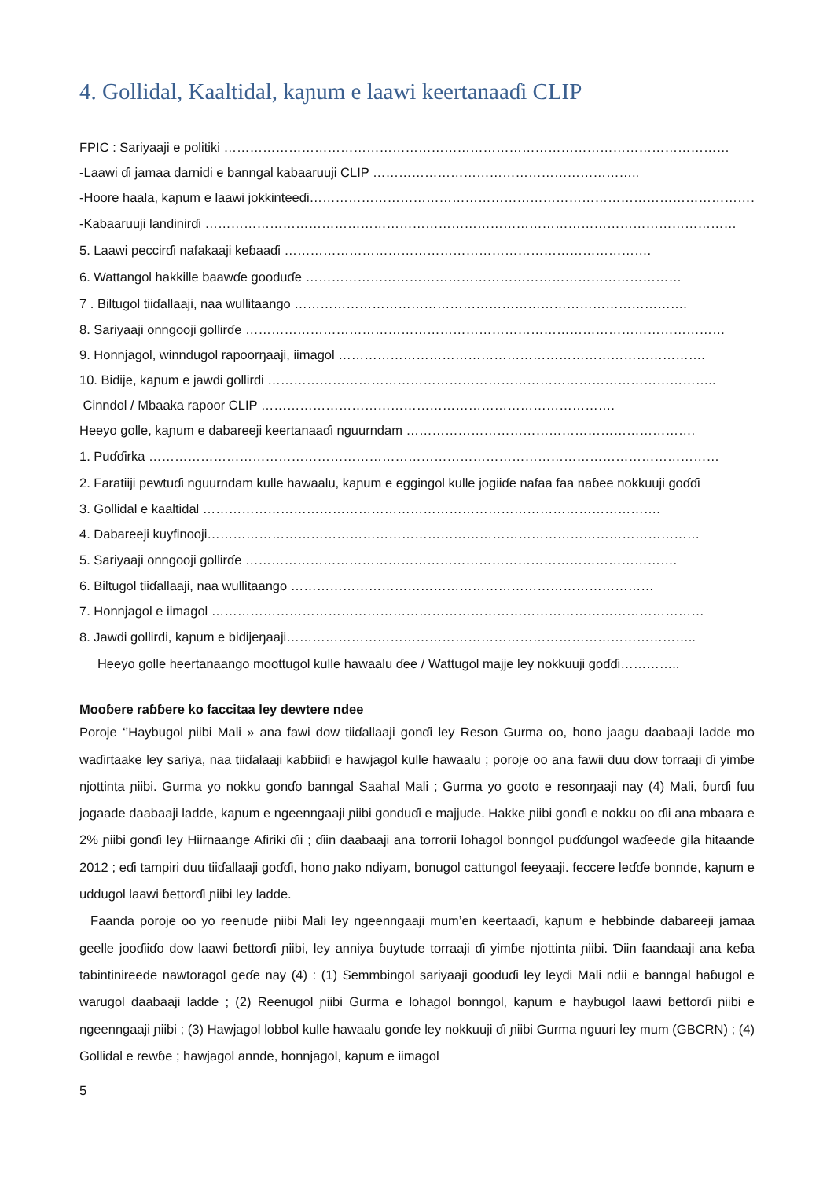4. Gollidal, Kaaltidal, kaɲum e laawi keertanaaɗi CLIP
FPIC : Sariyaaji e politiki ………………………………………………………………………………………………………
-Laawi ɗi jamaa darnidi e banngal kabaaruuji CLIP ……………………………………………………..
-Hoore haala, kaɲum e laawi jokkinteeɗi……………………………………………………………………………………………
-Kabaaruuji landinirɗi ……………………………………………………………………………………………………………
5. Laawi peccirɗi nafakaaji keɓaaɗi ………………………………………………………………………….
6. Wattangol hakkille baawɗe gooduɗe ……………………………………………………………………………
7 . Biltugol tiiɗallaaji, naa wullitaango ……………………………………………………………………………….
8. Sariyaaji onngooji gollirɗe …………………………………………………………………………………………………
9. Honnjagol, winndugol rapoorŋaaji, iimagol ………………………………………………………………………….
10. Bidije, kaɲum e jawdi gollirdi …………………………………………………………………………………………..
Cinndol / Mbaaka rapoor CLIP ……………………………………………………………………….
Heeyo golle, kaɲum e dabareeji keertanaaɗi nguurndam ………………………………………………………….
1. Puɗɗirka ……………………………………………………………………………………………………………………
2. Faratiiji pewtuɗi nguurndam kulle hawaalu, kaɲum e eggingol kulle jogiiɗe nafaa faa naɓee nokkuuji goɗɗi
3. Gollidal e kaaltidal …………………………………………………………………………………………….
4. Dabareeji kuyfinooji……………………………………………………………………………………………………
5. Sariyaaji onngooji gollirɗe ……………………………………………………………………………………….
6. Biltugol tiiɗallaaji, naa wullitaango …………………………………………………………………………
7. Honnjagol e iimagol ……………………………………………………………………………………………………
8. Jawdi gollirdi, kaɲum e bidijeŋaaji…………………………………………………………………………………..
Heeyo golle heertanaango moottugol kulle hawaalu ɗee / Wattugol majje ley nokkuuji goɗɗi…………..
Mooɓere raɓɓere ko faccitaa ley dewtere ndee
Poroje ‘’Haybugol ɲiibi Mali » ana fawi dow tiiɗallaaji gonɗi ley Reson Gurma oo, hono jaagu daabaaji ladde mo waɗirtaake ley sariya, naa tiiɗalaaji kaɓɓiiɗi e hawjagol kulle hawaalu ; poroje oo ana fawii duu dow torraaji ɗi yimɓe njottinta ɲiibi. Gurma yo nokku gonɗo banngal Saahal Mali ; Gurma yo gooto e resonŋaaji nay (4) Mali, ɓurɗi fuu jogaade daabaaji ladde, kaɲum e ngeenngaaji ɲiibi gonduɗi e majjude. Hakke ɲiibi gonɗi e nokku oo ɗii ana mbaara e 2% ɲiibi gonɗi ley Hiirnaange Afiriki ɗii ; ɗiin daabaaji ana torrorii lohagol bonngol puɗɗungol waɗeede gila hitaande 2012 ; eɗi tampiri duu tiiɗallaaji goɗɗi, hono ɲako ndiyam, bonugol cattungol feeyaaji. feccere leɗɗe bonnde, kaɲum e uddugol laawi ɓettorɗi ɲiibi ley ladde.
Faanda poroje oo yo reenude ɲiibi Mali ley ngeenngaaji mum’en keertaaɗi, kaɲum e hebbinde dabareeji jamaa geelle jooɗiiɗo dow laawi ɓettorɗi ɲiibi, ley anniya ɓuytude torraaji ɗi yimɓe njottinta ɲiibi. Ɗiin faandaaji ana keɓa tabintinireede nawtoragol geɗe nay (4) : (1) Semmbingol sariyaaji gooduɗi ley leydi Mali ndii e banngal haɓugol e warugol daabaaji ladde ; (2) Reenugol ɲiibi Gurma e lohagol bonngol, kaɲum e haybugol laawi ɓettorɗi ɲiibi e ngeenngaaji ɲiibi ; (3) Hawjagol lobbol kulle hawaalu gonɗe ley nokkuuji ɗi ɲiibi Gurma nguuri ley mum (GBCRN) ; (4) Gollidal e rewɓe ; hawjagol annde, honnjagol, kaɲum e iimagol
5